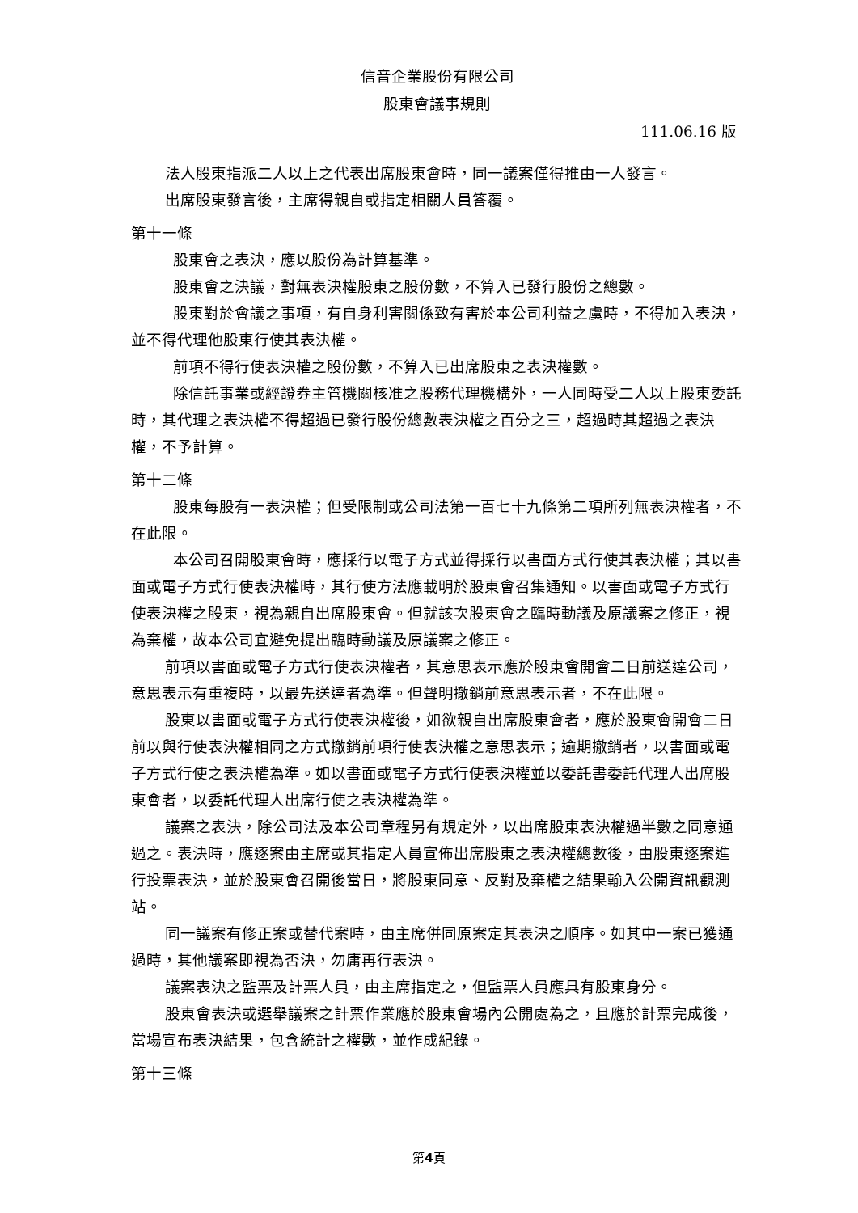信音企業股份有限公司
股東會議事規則
111.06.16 版
法人股東指派二人以上之代表出席股東會時，同一議案僅得推由一人發言。
出席股東發言後，主席得親自或指定相關人員答覆。
第十一條
股東會之表決，應以股份為計算基準。
股東會之決議，對無表決權股東之股份數，不算入已發行股份之總數。
股東對於會議之事項，有自身利害關係致有害於本公司利益之虞時，不得加入表決，並不得代理他股東行使其表決權。
前項不得行使表決權之股份數，不算入已出席股東之表決權數。
除信託事業或經證券主管機關核准之股務代理機構外，一人同時受二人以上股東委託時，其代理之表決權不得超過已發行股份總數表決權之百分之三，超過時其超過之表決權，不予計算。
第十二條
股東每股有一表決權；但受限制或公司法第一百七十九條第二項所列無表決權者，不在此限。
本公司召開股東會時，應採行以電子方式並得採行以書面方式行使其表決權；其以書面或電子方式行使表決權時，其行使方法應載明於股東會召集通知。以書面或電子方式行使表決權之股東，視為親自出席股東會。但就該次股東會之臨時動議及原議案之修正，視為棄權，故本公司宜避免提出臨時動議及原議案之修正。
前項以書面或電子方式行使表決權者，其意思表示應於股東會開會二日前送達公司，意思表示有重複時，以最先送達者為準。但聲明撤銷前意思表示者，不在此限。
股東以書面或電子方式行使表決權後，如欲親自出席股東會者，應於股東會開會二日前以與行使表決權相同之方式撤銷前項行使表決權之意思表示；逾期撤銷者，以書面或電子方式行使之表決權為準。如以書面或電子方式行使表決權並以委託書委託代理人出席股東會者，以委託代理人出席行使之表決權為準。
議案之表決，除公司法及本公司章程另有規定外，以出席股東表決權過半數之同意通過之。表決時，應逐案由主席或其指定人員宣佈出席股東之表決權總數後，由股東逐案進行投票表決，並於股東會召開後當日，將股東同意、反對及棄權之結果輸入公開資訊觀測站。
同一議案有修正案或替代案時，由主席併同原案定其表決之順序。如其中一案已獲通過時，其他議案即視為否決，勿庸再行表決。
議案表決之監票及計票人員，由主席指定之，但監票人員應具有股東身分。
股東會表決或選舉議案之計票作業應於股東會場內公開處為之，且應於計票完成後，當場宣布表決結果，包含統計之權數，並作成紀錄。
第十三條
第4頁